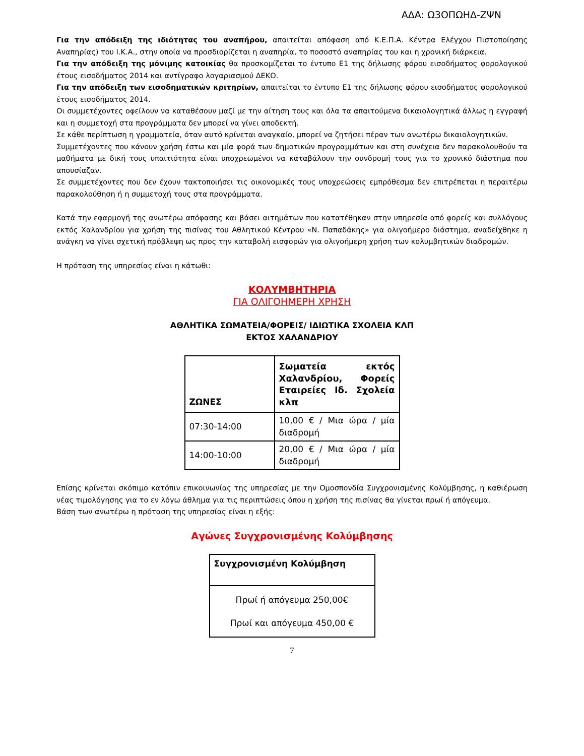ΑΔΑ: Ω3ΟΠΩΗΔ-ΖΨΝ
Για την απόδειξη της ιδιότητας του αναπήρου, απαιτείται απόφαση από Κ.Ε.Π.Α. Κέντρα Ελέγχου Πιστοποίησης Αναπηρίας) του Ι.Κ.Α., στην οποία να προσδιορίζεται η αναπηρία, το ποσοστό αναπηρίας του και η χρονική διάρκεια.
Για την απόδειξη της μόνιμης κατοικίας θα προσκομίζεται το έντυπο Ε1 της δήλωσης φόρου εισοδήματος φορολογικού έτους εισοδήματος 2014 και αντίγραφο λογαριασμού ΔΕΚΟ.
Για την απόδειξη των εισοδηματικών κριτηρίων, απαιτείται το έντυπο Ε1 της δήλωσης φόρου εισοδήματος φορολογικού έτους εισοδήματος 2014.
Οι συμμετέχοντες οφείλουν να καταθέσουν μαζί με την αίτηση τους και όλα τα απαιτούμενα δικαιολογητικά άλλως η εγγραφή και η συμμετοχή στα προγράμματα δεν μπορεί να γίνει αποδεκτή.
Σε κάθε περίπτωση η γραμματεία, όταν αυτό κρίνεται αναγκαίο, μπορεί να ζητήσει πέραν των ανωτέρω δικαιολογητικών.
Συμμετέχοντες που κάνουν χρήση έστω και μία φορά των δημοτικών προγραμμάτων και στη συνέχεια δεν παρακολουθούν τα μαθήματα με δική τους υπαιτιότητα είναι υποχρεωμένοι να καταβάλουν την συνδρομή τους για το χρονικό διάστημα που απουσίαζαν.
Σε συμμετέχοντες που δεν έχουν τακτοποιήσει τις οικονομικές τους υποχρεώσεις εμπρόθεσμα δεν επιτρέπεται η περαιτέρω παρακολούθηση ή η συμμετοχή τους στα προγράμματα.
Κατά την εφαρμογή της ανωτέρω απόφασης και βάσει αιτημάτων που κατατέθηκαν στην υπηρεσία από φορείς και συλλόγους εκτός Χαλανδρίου για χρήση της πισίνας του Αθλητικού Κέντρου «Ν. Παπαδάκης» για ολιγοήμερο διάστημα, αναδείχθηκε η ανάγκη να γίνει σχετική πρόβλεψη ως προς την καταβολή εισφορών για ολιγοήμερη χρήση των κολυμβητικών διαδρομών.
Η πρόταση της υπηρεσίας είναι η κάτωθι:
ΚΟΛΥΜΒΗΤΗΡΙΑ
ΓΙΑ ΟΛΙΓΟΗΜΕΡΗ ΧΡΗΣΗ
ΑΘΛΗΤΙΚΑ ΣΩΜΑΤΕΙΑ/ΦΟΡΕΙΣ/ ΙΔΙΩΤΙΚΑ ΣΧΟΛΕΙΑ ΚΛΠ
ΕΚΤΟΣ ΧΑΛΑΝΔΡΙΟΥ
| ΖΩΝΕΣ | Σωματεία εκτός Χαλανδρίου, Φορείς Εταιρείες Ιδ. Σχολεία κλπ |
| --- | --- |
| 07:30-14:00 | 10,00 € / Μια ώρα / μία διαδρομή |
| 14:00-10:00 | 20,00 € / Μια ώρα / μία διαδρομή |
Επίσης κρίνεται σκόπιμο κατόπιν επικοινωνίας της υπηρεσίας με την Ομοσπονδία Συγχρονισμένης Κολύμβησης, η καθιέρωση νέας τιμολόγησης για το εν λόγω άθλημα για τις περιπτώσεις όπου η χρήση της πισίνας θα γίνεται πρωί ή απόγευμα.
Βάση των ανωτέρω η πρόταση της υπηρεσίας είναι η εξής:
Αγώνες Συγχρονισμένης Κολύμβησης
| Συγχρονισμένη Κολύμβηση |
| --- |
| Πρωί ή απόγευμα 250,00€ Πρωί και απόγευμα 450,00 € |
7